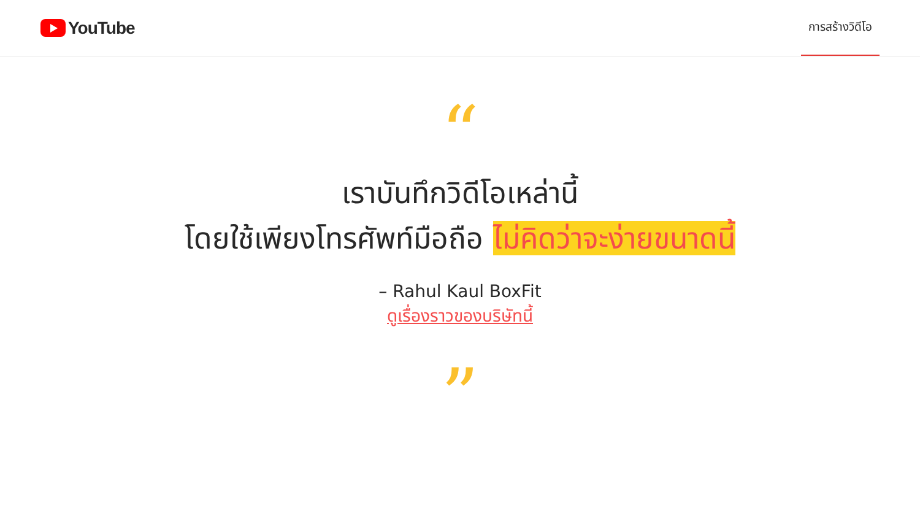YouTube
การสร้างวิดีโอ
“
เราบันทึกวิดีโอเหล่านี้
โดยใช้เพียงโทรศัพท์มือถือ ไม่คิดว่าจะง่ายขนาดนี้
– Rahul Kaul BoxFit
ดูเรื่องราวของบริษัทนี้
”